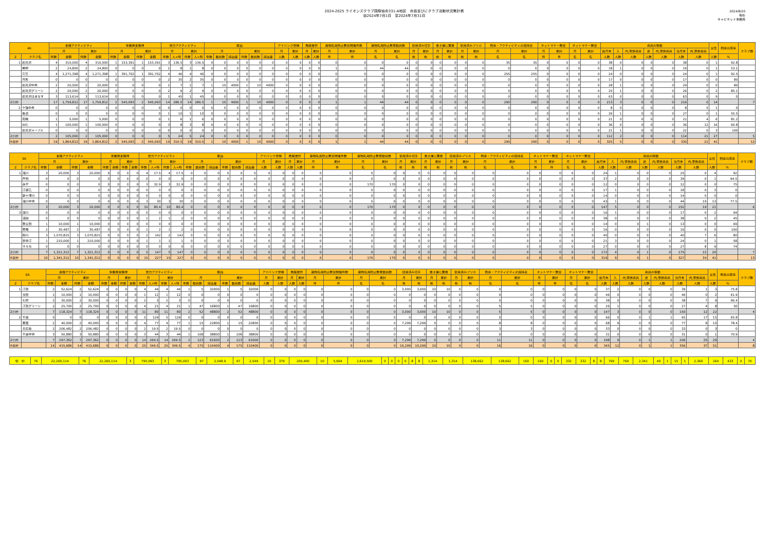2024-2025 ライオンズクラブ国際協会331-A地区　会員並びにクラブ活動状況集計表
自2024年7月1日　至2024年7月31日
2024/8/20
現在
キャビネット事務局
| 4R | | 金銭アクティビティ | | | | 事業資金獲得 | | | | 労力アクティビティ | | | | 献血 | | | | | | アイバンク登録 | | 角膜提供 | | 薬物乱用防止教室開催件数 | | 薬物乱用防止教育動員数 | | 使用済み切手 | | 書き損じ葉書 | | 使用済みプリカ | | 例会・アクティビティの招待者 | | ネットマナー教室 | | ネットマナー教室 | | 会員の移動 | | | | | | | 女性 | 例会出席率 | クラブ数 |
| --- | --- | --- | --- | --- | --- | --- | --- | --- | --- | --- | --- | --- | --- | --- | --- | --- | --- | --- | --- | --- | --- | --- | --- | --- | --- | --- | --- | --- | --- | --- | --- | --- | --- | --- | --- | --- | --- | --- | --- | --- | --- | --- | --- | --- | --- | --- | --- | --- | --- |
| | | 月 | | 累計 | | 月 | | 累計 | | 月 | | 累計 | | 月 | | | 累計 | | | 月 | 累計 | 月 | 累計 | 月 | 累計 | 月 | 累計 | 月 | 累計 | 月 | 累計 | 月 | 累計 | 月 | 累計 | 月 | 累計 | 月 | 累計 | 前月末 | 入 | 内,家族会員 | 退 | 内,家族会員 | 当月末 | 内,家族会員 | | | |
| Z | クラブ名 | 件数 | 金額 | 件数 | 金額 | 件数 | 金額 | 件数 | 金額 | 件数 | 人×時 | 件数 | 人×時 | 件数 | 動員数 | 採血量 | 件数 | 動員数 | 採血量 | 人数 | 人数 | 人数 | 人数 | 件 | 件 | 名 | 名 | 枚 | 枚 | 枚 | 枚 | 枚 | 枚 | 名 | 名 | 件 | 件 | 名 | 名 | 人数 | 人数 | 人数 | 人数 | 人数 | 人数 | 人数 | 人数 | % | |
| 1 | 岩見沢 | 4 | 310,000 | 4 | 310,000 | 1 | 153,391 | 1 | 153,391 | 3 | 136.5 | 3 | 136.5 | 0 | 0 | 0 | 0 | 0 | 0 | 0 | 0 | 0 | 0 | 0 | 0 | 0 | 0 | 0 | 0 | 0 | 0 | 0 | 0 | 35 | 35 | 0 | 0 | 0 | 0 | 38 | 0 | 0 | 0 | 0 | 38 | 0 | 1 | 92.8 | |
| | 美唄 | 2 | 24,800 | 2 | 24,800 | 0 | 0 | 0 | 0 | 1 | 8 | 1 | 8 | 0 | 0 | 0 | 0 | 0 | 0 | 0 | 0 | 0 | 0 | 1 | 1 | 44 | 44 | 0 | 0 | 0 | 0 | 0 | 0 | 0 | 0 | 0 | 0 | 0 | 0 | 18 | 1 | 0 | 0 | 0 | 19 | 0 | 1 | 53.1 | |
| | 三笠 | 4 | 1,271,398 | 4 | 1,271,398 | 1 | 391,702 | 1 | 391,702 | 4 | 46 | 4 | 46 | 0 | 0 | 0 | 0 | 0 | 0 | 0 | 0 | 0 | 0 | 0 | 0 | 0 | 0 | 0 | 0 | 0 | 0 | 0 | 0 | 255 | 255 | 0 | 0 | 0 | 0 | 24 | 0 | 0 | 0 | 0 | 24 | 0 | 1 | 92.5 | |
| | 月形 | 0 | 0 | 0 | 0 | 0 | 0 | 0 | 0 | 2 | 35 | 2 | 35 | 0 | 0 | 0 | 0 | 0 | 0 | 0 | 0 | 0 | 0 | 0 | 0 | 0 | 0 | 0 | 0 | 0 | 0 | 0 | 0 | 0 | 0 | 0 | 0 | 0 | 0 | 17 | 0 | 0 | 0 | 0 | 17 | 0 | 0 | 80 | |
| | 岩見沢中央 | 2 | 20,000 | 2 | 20,000 | 0 | 0 | 0 | 0 | 1 | 7 | 1 | 7 | 1 | 10 | 4000 | 1 | 10 | 4000 | 0 | 0 | 0 | 0 | 0 | 0 | 0 | 0 | 0 | 0 | 0 | 0 | 0 | 0 | 0 | 0 | 0 | 0 | 0 | 0 | 28 | 1 | 0 | 0 | 0 | 29 | 0 | 0 | 80 | |
| | 岩見沢グリーン | 2 | 20,000 | 2 | 20,000 | 0 | 0 | 0 | 0 | 2 | 9 | 2 | 9 | 0 | 0 | 0 | 0 | 0 | 0 | 0 | 0 | 0 | 0 | 0 | 0 | 0 | 0 | 0 | 0 | 0 | 0 | 0 | 0 | 0 | 0 | 0 | 0 | 0 | 0 | 25 | 1 | 0 | 0 | 0 | 26 | 0 | 2 | 85.1 | |
| | 岩見沢はまなす | 3 | 113,614 | 3 | 113,614 | 0 | 0 | 0 | 0 | 1 | 45 | 1 | 45 | 0 | 0 | 0 | 0 | 0 | 0 | 0 | 0 | 0 | 0 | 0 | 0 | 0 | 0 | 0 | 0 | 0 | 0 | 0 | 0 | 0 | 0 | 0 | 0 | 0 | 0 | 63 | 0 | 0 | 0 | 0 | 63 | 0 | 9 | 0 | |
| Z小計 | | 17 | 1,759,812 | 17 | 1,759,812 | 2 | 545,093 | 2 | 545,093 | 14 | 286.5 | 14 | 286.5 | 1 | 10 | 4000 | 1 | 10 | 4000 | 0 | 0 | 0 | 0 | 1 | 1 | 44 | 44 | 0 | 0 | 0 | 0 | 0 | 0 | 290 | 290 | 0 | 0 | 0 | 0 | 213 | 3 | 0 | 0 | 0 | 216 | 0 | 14 | | 7 |
| 2 | 夕張中央 | 0 | 0 | 0 | 0 | 0 | 0 | 0 | 0 | 0 | 0 | 0 | 0 | 0 | 0 | 0 | 0 | 0 | 0 | 0 | 0 | 0 | 0 | 0 | 0 | 0 | 0 | 0 | 0 | 0 | 0 | 0 | 0 | 0 | 0 | 0 | 0 | 0 | 0 | 8 | 0 | 0 | 0 | 0 | 8 | 5 | 1 | 0 | |
| | 長沼 | 0 | 0 | 0 | 0 | 0 | 0 | 0 | 0 | 1 | 10 | 1 | 10 | 0 | 0 | 0 | 0 | 0 | 0 | 0 | 0 | 0 | 0 | 0 | 0 | 0 | 0 | 0 | 0 | 0 | 0 | 0 | 0 | 0 | 0 | 0 | 0 | 0 | 0 | 26 | 1 | 0 | 0 | 0 | 27 | 0 | 1 | 55.5 | |
| | 南幌 | 1 | 5,000 | 1 | 5,000 | 0 | 0 | 0 | 0 | 1 | 6 | 1 | 6 | 0 | 0 | 0 | 0 | 0 | 0 | 0 | 0 | 0 | 0 | 0 | 0 | 0 | 0 | 0 | 0 | 0 | 0 | 0 | 0 | 0 | 0 | 0 | 0 | 0 | 0 | 21 | 0 | 0 | 0 | 0 | 21 | 4 | 6 | 81.2 | |
| | 由仁 | 1 | 100,000 | 1 | 100,000 | 0 | 0 | 0 | 0 | 3 | 8 | 3 | 8 | 0 | 0 | 0 | 0 | 0 | 0 | 0 | 0 | 0 | 0 | 0 | 0 | 0 | 0 | 0 | 0 | 0 | 0 | 0 | 0 | 0 | 0 | 0 | 0 | 0 | 0 | 36 | 0 | 0 | 0 | 0 | 36 | 12 | 16 | 60.8 | |
| | 岩見沢メープル | 0 | 0 | 0 | 0 | 0 | 0 | 0 | 0 | 0 | 0 | 0 | 0 | 0 | 0 | 0 | 0 | 0 | 0 | 0 | 0 | 0 | 0 | 0 | 0 | 0 | 0 | 0 | 0 | 0 | 0 | 0 | 0 | 0 | 0 | 0 | 0 | 0 | 0 | 21 | 1 | 0 | 0 | 0 | 22 | 0 | 3 | 100 | |
| Z小計 | | 2 | 105,000 | 2 | 105,000 | 0 | 0 | 0 | 0 | 5 | 24 | 5 | 24 | 0 | 0 | 0 | 0 | 0 | 0 | 0 | 0 | 0 | 0 | 0 | 0 | 0 | 0 | 0 | 0 | 0 | 0 | 0 | 0 | 0 | 0 | 0 | 0 | 0 | 0 | 112 | 2 | 0 | 0 | 0 | 114 | 21 | 27 | | 5 |
| R合計 | | 19 | 1,864,812 | 19 | 1,864,812 | 2 | 545,093 | 2 | 545,093 | 19 | 310.5 | 19 | 310.5 | 1 | 10 | 4000 | 1 | 10 | 4000 | 0 | 0 | 0 | 0 | 1 | 1 | 44 | 44 | 0 | 0 | 0 | 0 | 0 | 0 | 290 | 290 | 0 | 0 | 0 | 0 | 325 | 5 | 0 | 0 | 0 | 330 | 21 | 41 | | 12 |
| 5R | | 金銭アクティビティ | | | | 事業資金獲得 | | | | 労力アクティビティ | | | | 献血 | | | | | | アイバンク登録 | | 角膜提供 | | 薬物乱用防止教室開催件数 | | 薬物乱用防止教育動員数 | | 使用済み切手 | | 書き損じ葉書 | | 使用済みプリカ | | 例会・アクティビティの招待者 | | ネットマナー教室 | | ネットマナー教室 | | 会員の移動 | | | | | | | 女性 | 例会出席率 | クラブ数 |
| --- | --- | --- | --- | --- | --- | --- | --- | --- | --- | --- | --- | --- | --- | --- | --- | --- | --- | --- | --- | --- | --- | --- | --- | --- | --- | --- | --- | --- | --- | --- | --- | --- | --- | --- | --- | --- | --- | --- | --- | --- | --- | --- | --- | --- | --- | --- | --- | --- | --- |
| | | 月 | | 累計 | | 月 | | 累計 | | 月 | | 累計 | | 月 | | | 累計 | | | 月 | 累計 | 月 | 累計 | 月 | 累計 | 月 | 累計 | 月 | 累計 | 月 | 累計 | 月 | 累計 | 月 | 累計 | 月 | 累計 | 月 | 累計 | 前月末 | 入 | 内,家族会員 | 退 | 内,家族会員 | 当月末 | 内,家族会員 | | | |
| Z | クラブ名 | 件数 | 金額 | 件数 | 金額 | 件数 | 金額 | 件数 | 金額 | 件数 | 人×時 | 件数 | 人×時 | 件数 | 動員数 | 採血量 | 件数 | 動員数 | 採血量 | 人数 | 人数 | 人数 | 人数 | 件 | 件 | 名 | 名 | 枚 | 枚 | 枚 | 枚 | 枚 | 枚 | 名 | 名 | 件 | 件 | 名 | 名 | 人数 | 人数 | 人数 | 人数 | 人数 | 人数 | 人数 | 人数 | % | |
| 1 | 滝川 | 3 | 20,000 | 3 | 20,000 | 0 | 0 | 0 | 0 | 4 | 17.5 | 4 | 17.5 | 0 | 0 | 0 | 0 | 0 | 0 | 0 | 0 | 0 | 0 | 0 | 0 | 0 | 0 | 0 | 0 | 0 | 0 | 0 | 0 | 0 | 0 | 0 | 0 | 0 | 0 | 24 | 1 | 0 | 0 | 0 | 25 | 0 | 4 | 92 | |
| | 芦別 | 0 | 0 | 0 | 0 | 0 | 0 | 0 | 0 | 0 | 0 | 0 | 0 | 0 | 0 | 0 | 0 | 0 | 0 | 0 | 0 | 0 | 0 | 0 | 0 | 0 | 0 | 0 | 0 | 0 | 0 | 0 | 0 | 0 | 0 | 0 | 0 | 0 | 0 | 37 | 2 | 0 | 0 | 0 | 39 | 0 | 1 | 94.5 | |
| | 赤平 | 0 | 0 | 0 | 0 | 0 | 0 | 0 | 0 | 3 | 32.9 | 3 | 32.9 | 0 | 0 | 0 | 0 | 0 | 0 | 0 | 0 | 0 | 0 | 0 | 0 | 170 | 170 | 0 | 0 | 0 | 0 | 0 | 0 | 0 | 0 | 0 | 0 | 0 | 0 | 12 | 0 | 0 | 0 | 0 | 12 | 0 | 0 | 75 | |
| | 江部乙 | 0 | 0 | 0 | 0 | 0 | 0 | 0 | 0 | 0 | 0 | 0 | 0 | 0 | 0 | 0 | 0 | 0 | 0 | 0 | 0 | 0 | 0 | 0 | 0 | 0 | 0 | 0 | 0 | 0 | 0 | 0 | 0 | 0 | 0 | 0 | 0 | 0 | 0 | 17 | 1 | 0 | 0 | 0 | 18 | 0 | 3 | 0 | |
| | 新十津川 | 0 | 0 | 0 | 0 | 0 | 0 | 0 | 0 | 0 | 0 | 0 | 0 | 0 | 0 | 0 | 0 | 0 | 0 | 0 | 0 | 0 | 0 | 0 | 0 | 0 | 0 | 0 | 0 | 0 | 0 | 0 | 0 | 0 | 0 | 0 | 0 | 0 | 0 | 14 | 0 | 0 | 0 | 0 | 14 | 0 | 0 | 0 | |
| | 滝川中央 | 0 | 0 | 0 | 0 | 0 | 0 | 0 | 0 | 3 | 30 | 3 | 30 | 0 | 0 | 0 | 0 | 0 | 0 | 0 | 0 | 0 | 0 | 0 | 0 | 0 | 0 | 0 | 0 | 0 | 0 | 0 | 0 | 0 | 0 | 0 | 0 | 0 | 0 | 43 | 1 | 0 | 0 | 0 | 44 | 19 | 13 | 77.5 | |
| Z小計 | | 3 | 20,000 | 3 | 20,000 | 0 | 0 | 0 | 0 | 10 | 80.4 | 10 | 80.4 | 0 | 0 | 0 | 0 | 0 | 0 | 0 | 0 | 0 | 0 | 0 | 0 | 170 | 170 | 0 | 0 | 0 | 0 | 0 | 0 | 0 | 0 | 0 | 0 | 0 | 0 | 147 | 5 | 0 | 0 | 0 | 152 | 19 | 21 | | 6 |
| 3 | 深川 | 0 | 0 | 0 | 0 | 0 | 0 | 0 | 0 | 0 | 0 | 0 | 0 | 0 | 0 | 0 | 0 | 0 | 0 | 0 | 0 | 0 | 0 | 0 | 0 | 0 | 0 | 0 | 0 | 0 | 0 | 0 | 0 | 0 | 0 | 0 | 0 | 0 | 0 | 16 | 1 | 0 | 0 | 0 | 17 | 0 | 2 | 94 | |
| | 沼田 | 0 | 0 | 0 | 0 | 0 | 0 | 0 | 0 | 1 | 2 | 1 | 2 | 0 | 0 | 0 | 0 | 0 | 0 | 0 | 0 | 0 | 0 | 0 | 0 | 0 | 0 | 0 | 0 | 0 | 0 | 0 | 0 | 0 | 0 | 0 | 0 | 0 | 0 | 38 | 0 | 0 | 0 | 0 | 38 | 0 | 2 | 45 | |
| | 秩父別 | 1 | 10,000 | 1 | 10,000 | 0 | 0 | 0 | 0 | 0 | 0 | 0 | 0 | 0 | 0 | 0 | 0 | 0 | 0 | 0 | 0 | 0 | 0 | 0 | 0 | 0 | 0 | 0 | 0 | 0 | 0 | 0 | 0 | 0 | 0 | 0 | 0 | 0 | 0 | 14 | 0 | 0 | 1 | 0 | 13 | 0 | 0 | 69 | |
| | 雨竜 | 2 | 30,487 | 2 | 30,487 | 0 | 0 | 0 | 0 | 1 | 2 | 1 | 2 | 0 | 0 | 0 | 0 | 0 | 0 | 0 | 0 | 0 | 0 | 0 | 0 | 0 | 0 | 0 | 0 | 0 | 0 | 0 | 0 | 0 | 0 | 0 | 0 | 0 | 0 | 16 | 0 | 0 | 0 | 0 | 16 | 0 | 0 | 100 | |
| | 砂川 | 3 | 1,070,825 | 3 | 1,070,825 | 0 | 0 | 0 | 0 | 2 | 142 | 2 | 142 | 0 | 0 | 0 | 0 | 0 | 0 | 0 | 0 | 0 | 0 | 0 | 0 | 0 | 0 | 0 | 0 | 0 | 0 | 0 | 0 | 0 | 0 | 0 | 0 | 0 | 0 | 40 | 0 | 0 | 0 | 0 | 40 | 7 | 6 | 80 | |
| | 奈井江 | 1 | 210,000 | 1 | 210,000 | 0 | 0 | 0 | 0 | 1 | 1 | 1 | 1 | 0 | 0 | 0 | 0 | 0 | 0 | 0 | 0 | 0 | 0 | 0 | 0 | 0 | 0 | 0 | 0 | 0 | 0 | 0 | 0 | 0 | 0 | 0 | 0 | 0 | 0 | 21 | 3 | 0 | 0 | 0 | 24 | 0 | 1 | 58 | |
| | そらち | 0 | 0 | 0 | 0 | 0 | 0 | 0 | 0 | 0 | 0 | 0 | 0 | 0 | 0 | 0 | 0 | 0 | 0 | 0 | 0 | 0 | 0 | 0 | 0 | 0 | 0 | 0 | 0 | 0 | 0 | 0 | 0 | 0 | 0 | 0 | 0 | 0 | 0 | 27 | 0 | 0 | 0 | 0 | 27 | 8 | 9 | 74 | |
| Z小計 | | 7 | 1,321,312 | 7 | 1,321,312 | 0 | 0 | 0 | 0 | 5 | 147 | 5 | 147 | 0 | 0 | 0 | 0 | 0 | 0 | 0 | 0 | 0 | 0 | 0 | 0 | 0 | 0 | 0 | 0 | 0 | 0 | 0 | 0 | 0 | 0 | 0 | 0 | 0 | 0 | 172 | 4 | 0 | 1 | 0 | 175 | 15 | 20 | | 7 |
| R合計 | | 10 | 1,341,312 | 10 | 1,341,312 | 0 | 0 | 0 | 0 | 15 | 227 | 15 | 227 | 0 | 0 | 0 | 0 | 0 | 0 | 0 | 0 | 0 | 0 | 0 | 0 | 170 | 170 | 0 | 0 | 0 | 0 | 0 | 0 | 0 | 0 | 0 | 0 | 0 | 0 | 319 | 9 | 0 | 1 | 0 | 327 | 34 | 41 | | 13 |
| 6R | | 金銭アクティビティ | | | | 事業資金獲得 | | | | 労力アクティビティ | | | | 献血 | | | | | | アイバンク登録 | | 角膜提供 | | 薬物乱用防止教室開催件数 | | 薬物乱用防止教育動員数 | | 使用済み切手 | | 書き損じ葉書 | | 使用済みプリカ | | 例会・アクティビティの招待者 | | ネットマナー教室 | | ネットマナー教室 | | 会員の移動 | | | | | | | 女性 | 例会出席率 | クラブ数 |
| --- | --- | --- | --- | --- | --- | --- | --- | --- | --- | --- | --- | --- | --- | --- | --- | --- | --- | --- | --- | --- | --- | --- | --- | --- | --- | --- | --- | --- | --- | --- | --- | --- | --- | --- | --- | --- | --- | --- | --- | --- | --- | --- | --- | --- | --- | --- | --- | --- | --- |
| | | 月 | | 累計 | | 月 | | 累計 | | 月 | | 累計 | | 月 | | | 累計 | | | 月 | 累計 | 月 | 累計 | 月 | 累計 | 月 | 累計 | 月 | 累計 | 月 | 累計 | 月 | 累計 | 月 | 累計 | 月 | 累計 | 月 | 累計 | 前月末 | 入 | 内,家族会員 | 退 | 内,家族会員 | 当月末 | 内,家族会員 | | | |
| Z | クラブ名 | 件数 | 金額 | 件数 | 金額 | 件数 | 金額 | 件数 | 金額 | 件数 | 人×時 | 件数 | 人×時 | 件数 | 動員数 | 採血量 | 件数 | 動員数 | 採血量 | 人数 | 人数 | 人数 | 人数 | 件 | 件 | 名 | 名 | 枚 | 枚 | 枚 | 枚 | 枚 | 枚 | 名 | 名 | 件 | 件 | 名 | 名 | 人数 | 人数 | 人数 | 人数 | 人数 | 人数 | 人数 | 人数 | % | |
| 1 | 江別 | 2 | 52,624 | 2 | 52,624 | 0 | 0 | 0 | 0 | 4 | 44 | 4 | 44 | 1 | 5 | 32000 | 1 | 5 | 32000 | 0 | 0 | 0 | 0 | 0 | 0 | 0 | 0 | 3,000 | 3,000 | 10 | 10 | 0 | 0 | 0 | 0 | 0 | 0 | 0 | 0 | 37 | 2 | 0 | 0 | 0 | 39 | 1 | 3 | 75.8 | |
| | 当別 | 1 | 10,000 | 1 | 10,000 | 0 | 0 | 0 | 0 | 1 | 12 | 1 | 12 | 0 | 0 | 0 | 0 | 0 | 0 | 0 | 0 | 0 | 0 | 0 | 0 | 0 | 0 | 0 | 0 | 0 | 0 | 0 | 0 | 0 | 0 | 0 | 0 | 0 | 0 | 46 | 0 | 0 | 0 | 0 | 46 | 0 | 2 | 61.9 | |
| | 石狩 | 2 | 30,000 | 2 | 30,000 | 0 | 0 | 0 | 0 | 2 | 3 | 2 | 3 | 0 | 0 | 0 | 0 | 0 | 0 | 0 | 0 | 0 | 0 | 0 | 0 | 0 | 0 | 0 | 0 | 0 | 0 | 0 | 0 | 0 | 0 | 0 | 0 | 0 | 0 | 38 | 0 | 0 | 0 | 0 | 38 | 7 | 9 | 96.4 | |
| | 江別グリーン | 2 | 25,700 | 2 | 25,700 | 0 | 0 | 0 | 0 | 4 | 21 | 4 | 21 | 1 | 47 | 16800 | 1 | 47 | 16800 | 0 | 0 | 0 | 0 | 0 | 0 | 0 | 0 | 0 | 0 | 0 | 0 | 0 | 0 | 5 | 5 | 0 | 0 | 0 | 0 | 26 | 1 | 0 | 0 | 0 | 27 | 4 | 8 | 50 | |
| Z小計 | | 7 | 118,324 | 7 | 118,324 | 0 | 0 | 0 | 0 | 11 | 80 | 11 | 80 | 2 | 52 | 48800 | 2 | 52 | 48800 | 0 | 0 | 0 | 0 | 0 | 0 | 0 | 0 | 3,000 | 3,000 | 10 | 10 | 0 | 0 | 5 | 5 | 0 | 0 | 0 | 0 | 147 | 3 | 0 | 0 | 0 | 150 | 12 | 22 | | 4 |
| 2 | 千歳 | 0 | 0 | 0 | 0 | 0 | 0 | 0 | 0 | 5 | 129 | 5 | 129 | 0 | 0 | 0 | 0 | 0 | 0 | 0 | 0 | 0 | 0 | 0 | 0 | 0 | 0 | 0 | 0 | 0 | 0 | 0 | 0 | 0 | 0 | 0 | 0 | 0 | 0 | 66 | 0 | 0 | 1 | 1 | 65 | 17 | 15 | 65.8 | |
| | 恵庭 | 2 | 40,000 | 2 | 40,000 | 0 | 0 | 0 | 0 | 4 | 77 | 4 | 77 | 1 | 15 | 22800 | 1 | 15 | 22800 | 0 | 0 | 0 | 0 | 0 | 0 | 0 | 0 | 7,299 | 7,299 | 0 | 0 | 0 | 0 | 8 | 8 | 0 | 0 | 0 | 0 | 68 | 9 | 0 | 0 | 0 | 77 | 8 | 10 | 78.4 | |
| | 北広島 | 2 | 206,482 | 2 | 206,482 | 0 | 0 | 0 | 0 | 2 | 19.5 | 2 | 19.5 | 0 | 0 | 0 | 0 | 0 | 0 | 0 | 0 | 0 | 0 | 0 | 0 | 0 | 0 | 0 | 0 | 0 | 0 | 0 | 0 | 3 | 3 | 0 | 0 | 0 | 0 | 33 | 0 | 0 | 0 | 0 | 33 | 0 | 3 | 0 | |
| | 千歳中央 | 3 | 50,880 | 3 | 50,880 | 0 | 0 | 0 | 0 | 3 | 44 | 3 | 44 | 1 | 108 | 38800 | 1 | 108 | 38800 | 0 | 0 | 0 | 0 | 0 | 0 | 0 | 0 | 0 | 0 | 0 | 0 | 0 | 0 | 0 | 0 | 0 | 0 | 0 | 0 | 31 | 0 | 0 | 0 | 0 | 31 | 0 | 1 | 70.9 | |
| Z小計 | | 7 | 297,362 | 7 | 297,362 | 0 | 0 | 0 | 0 | 14 | 269.5 | 14 | 269.5 | 2 | 123 | 61600 | 2 | 123 | 61600 | 0 | 0 | 0 | 0 | 0 | 0 | 0 | 0 | 7,299 | 7,299 | 0 | 0 | 0 | 0 | 11 | 11 | 0 | 0 | 0 | 0 | 198 | 9 | 0 | 1 | 1 | 206 | 25 | 29 | | 4 |
| R合計 | | 14 | 415,686 | 14 | 415,686 | 0 | 0 | 0 | 0 | 25 | 349.5 | 25 | 349.5 | 4 | 175 | 110400 | 4 | 175 | 110400 | 0 | 0 | 0 | 0 | 0 | 0 | 0 | 0 | 10,299 | 10,299 | 10 | 10 | 0 | 0 | 16 | 16 | 0 | 0 | 0 | 0 | 345 | 12 | 0 | 1 | 1 | 356 | 37 | 51 | | 8 |
| 総 計 | 76 | 22,260,114 | 76 | 22,260,114 | 3 | 795,093 | 3 | 795,093 | 97 | 2,548.9 | 97 | 2,549 | 10 | 379 | 200,400 | 10 | 5,694 | 2,619,500 | 0 | 0 | 0 | 0 | 8 | 8 | 1,314 | 1,314 | 138,662 | 138,662 | 160 | 160 | 0 | 0 | 332 | 332 | 8 | 8 | 769 | 769 | 2,341 | 40 | 1 | 15 | 1 | 2,366 | 264 | 433 | 0 | 70 |